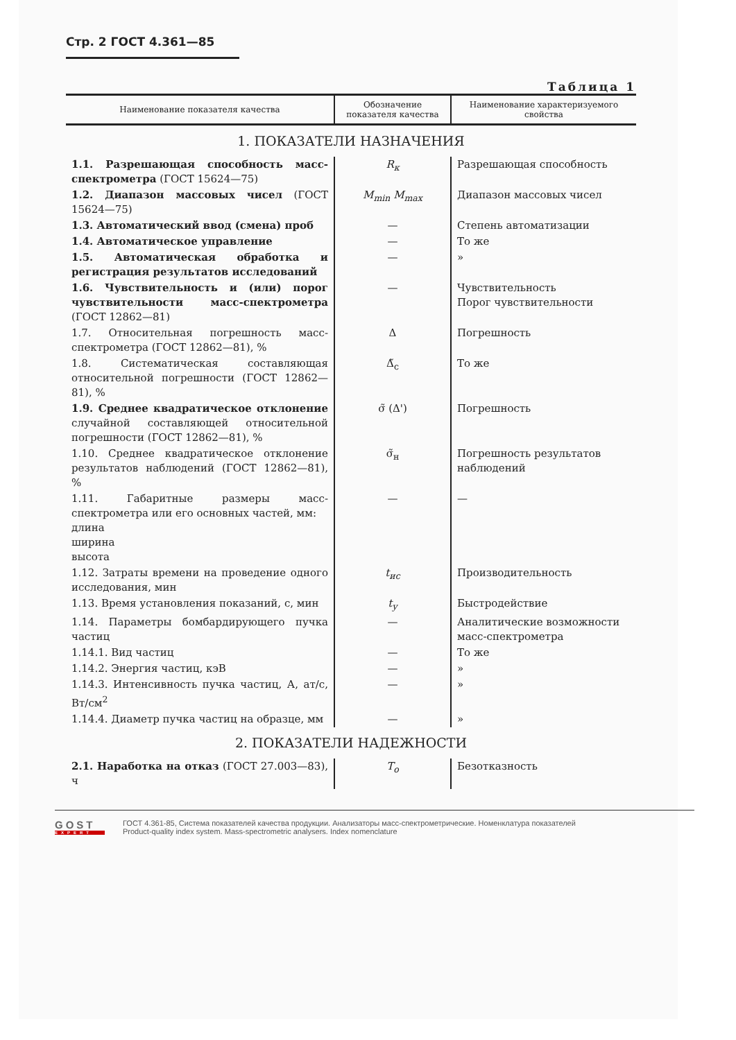Стр. 2 ГОСТ 4.361—85
Таблица 1
| Наименование показателя качества | Обозначение показателя качества | Наименование характеризуемого свойства |
| --- | --- | --- |
| 1. ПОКАЗАТЕЛИ НАЗНАЧЕНИЯ | | |
| 1.1. Разрешающая способность масс-спектрометра (ГОСТ 15624—75) | R<sub>к</sub> | Разрешающая способность |
| 1.2. Диапазон массовых чисел (ГОСТ 15624—75) | M<sub>min</sub> M<sub>max</sub> | Диапазон массовых чисел |
| 1.3. Автоматический ввод (смена) проб | — | Степень автоматизации |
| 1.4. Автоматическое управление | — | То же |
| 1.5. Автоматическая обработка и регистрация результатов исследований | — | » |
| 1.6. Чувствительность и (или) порог чувствительности масс-спектрометра (ГОСТ 12862—81) | — | Чувствительность Порог чувствительности |
| 1.7. Относительная погрешность масс-спектрометра (ГОСТ 12862—81), % | Δ | Погрешность |
| 1.8. Систематическая составляющая относительной погрешности (ГОСТ 12862—81), % | Δ̃<sub>с</sub> | То же |
| 1.9. Среднее квадратическое отклонение случайной составляющей относительной погрешности (ГОСТ 12862—81), % | σ̃ (Δ') | Погрешность |
| 1.10. Среднее квадратическое отклонение результатов наблюдений (ГОСТ 12862—81), % | σ̃<sub>н</sub> | Погрешность результатов наблюдений |
| 1.11. Габаритные размеры масс-спектрометра или его основных частей, мм: длина ширина высота | — | — |
| 1.12. Затраты времени на проведение одного исследования, мин | t<sub>ис</sub> | Производительность |
| 1.13. Время установления показаний, с, мин | t<sub>у</sub> | Быстродействие |
| 1.14. Параметры бомбардирующего пучка частиц | — | Аналитические возможности масс-спектрометра |
| 1.14.1. Вид частиц | — | То же |
| 1.14.2. Энергия частиц, кэВ | — | » |
| 1.14.3. Интенсивность пучка частиц, А, ат/с, Вт/см<sup>2</sup> | — | » |
| 1.14.4. Диаметр пучка частиц на образце, мм | — | » |
| 2. ПОКАЗАТЕЛИ НАДЕЖНОСТИ | | |
| 2.1. Наработка на отказ (ГОСТ 27.003—83), ч | T<sub>о</sub> | Безотказность |
GOST
EXPERT
ГОСТ 4.361-85, Система показателей качества продукции. Анализаторы масс-спектрометрические. Номенклатура показателей
Product-quality index system. Mass-spectrometric analysers. Index nomenclature